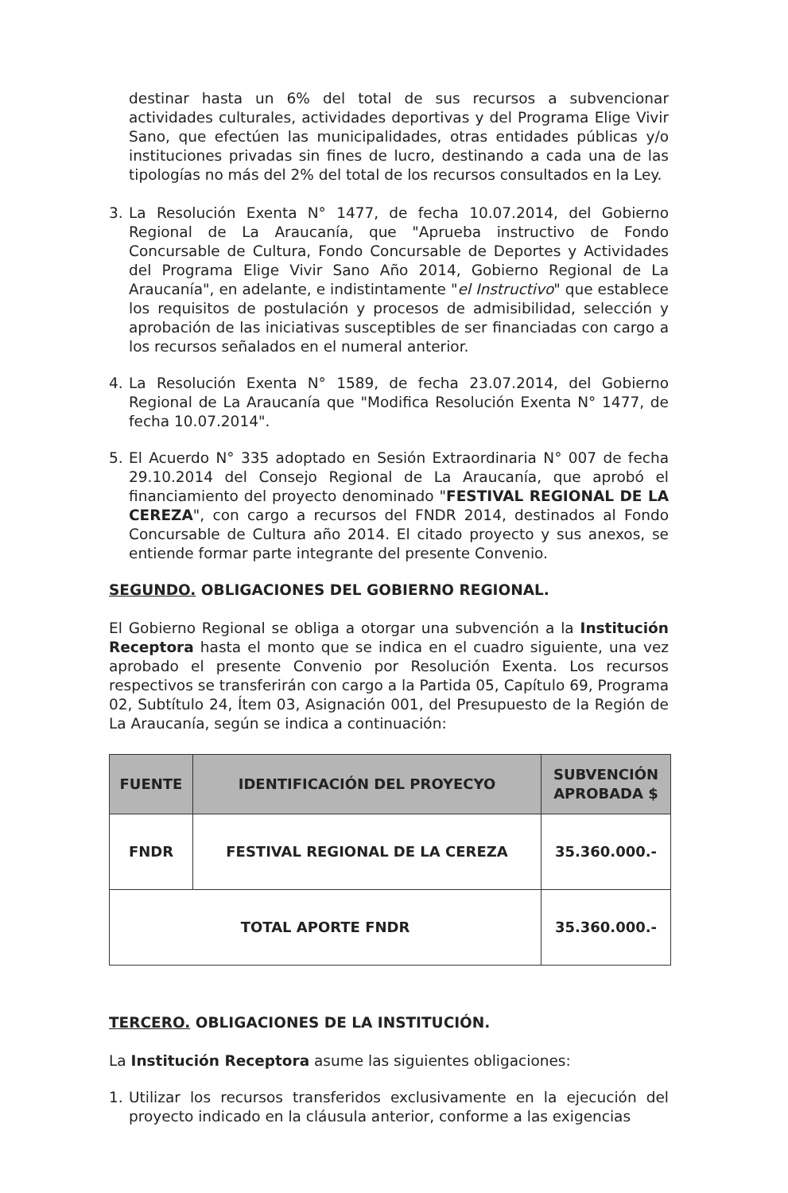destinar hasta un 6% del total de sus recursos a subvencionar actividades culturales, actividades deportivas y del Programa Elige Vivir Sano, que efectúen las municipalidades, otras entidades públicas y/o instituciones privadas sin fines de lucro, destinando a cada una de las tipologías no más del 2% del total de los recursos consultados en la Ley.
3. La Resolución Exenta N° 1477, de fecha 10.07.2014, del Gobierno Regional de La Araucanía, que "Aprueba instructivo de Fondo Concursable de Cultura, Fondo Concursable de Deportes y Actividades del Programa Elige Vivir Sano Año 2014, Gobierno Regional de La Araucanía", en adelante, e indistintamente "el Instructivo" que establece los requisitos de postulación y procesos de admisibilidad, selección y aprobación de las iniciativas susceptibles de ser financiadas con cargo a los recursos señalados en el numeral anterior.
4. La Resolución Exenta N° 1589, de fecha 23.07.2014, del Gobierno Regional de La Araucanía que "Modifica Resolución Exenta N° 1477, de fecha 10.07.2014".
5. El Acuerdo N° 335 adoptado en Sesión Extraordinaria N° 007 de fecha 29.10.2014 del Consejo Regional de La Araucanía, que aprobó el financiamiento del proyecto denominado "FESTIVAL REGIONAL DE LA CEREZA", con cargo a recursos del FNDR 2014, destinados al Fondo Concursable de Cultura año 2014. El citado proyecto y sus anexos, se entiende formar parte integrante del presente Convenio.
SEGUNDO. OBLIGACIONES DEL GOBIERNO REGIONAL.
El Gobierno Regional se obliga a otorgar una subvención a la Institución Receptora hasta el monto que se indica en el cuadro siguiente, una vez aprobado el presente Convenio por Resolución Exenta. Los recursos respectivos se transferirán con cargo a la Partida 05, Capítulo 69, Programa 02, Subtítulo 24, Ítem 03, Asignación 001, del Presupuesto de la Región de La Araucanía, según se indica a continuación:
| FUENTE | IDENTIFICACIÓN DEL PROYECYO | SUBVENCIÓN APROBADA $ |
| --- | --- | --- |
| FNDR | FESTIVAL REGIONAL DE LA CEREZA | 35.360.000.- |
| TOTAL APORTE FNDR | | 35.360.000.- |
TERCERO. OBLIGACIONES DE LA INSTITUCIÓN.
La Institución Receptora asume las siguientes obligaciones:
1. Utilizar los recursos transferidos exclusivamente en la ejecución del proyecto indicado en la cláusula anterior, conforme a las exigencias